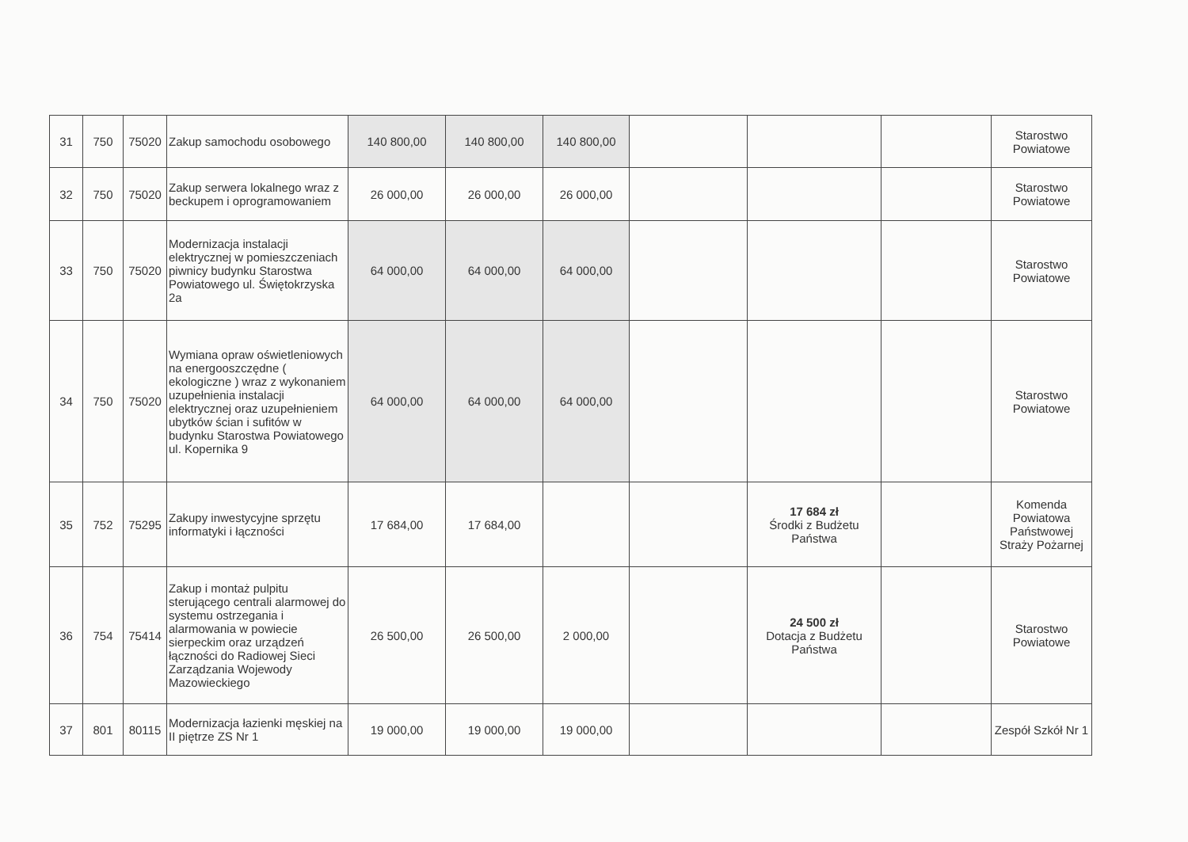| 31 | 750 | 75020 | Zakup samochodu osobowego | 140 800,00 | 140 800,00 | 140 800,00 | | | | Starostwo Powiatowe |
| 32 | 750 | 75020 | Zakup serwera lokalnego wraz z beckupem i oprogramowaniem | 26 000,00 | 26 000,00 | 26 000,00 | | | | Starostwo Powiatowe |
| 33 | 750 | 75020 | Modernizacja instalacji elektrycznej w pomieszczeniach piwnicy budynku Starostwa Powiatowego ul. Świętokrzyska 2a | 64 000,00 | 64 000,00 | 64 000,00 | | | | Starostwo Powiatowe |
| 34 | 750 | 75020 | Wymiana opraw oświetleniowych na energooszczędne ( ekologiczne ) wraz z wykonaniem uzupełnienia instalacji elektrycznej oraz uzupełnieniem ubytków ścian i sufitów w budynku Starostwa Powiatowego ul. Kopernika 9 | 64 000,00 | 64 000,00 | 64 000,00 | | | | Starostwo Powiatowe |
| 35 | 752 | 75295 | Zakupy inwestycyjne sprzętu informatyki i łączności | 17 684,00 | 17 684,00 | | | 17 684 zł Środki z Budżetu Państwa | | Komenda Powiatowa Państwowej Straży Pożarnej |
| 36 | 754 | 75414 | Zakup i montaż pulpitu sterującego centrali alarmowej do systemu ostrzegania i alarmowania w powiecie sierpeckim oraz urządzeń łączności do Radiowej Sieci Zarządzania Wojewody Mazowieckiego | 26 500,00 | 26 500,00 | 2 000,00 | | 24 500 zł Dotacja z Budżetu Państwa | | Starostwo Powiatowe |
| 37 | 801 | 80115 | Modernizacja łazienki męskiej na II piętrze ZS Nr 1 | 19 000,00 | 19 000,00 | 19 000,00 | | | | Zespół Szkół Nr 1 |